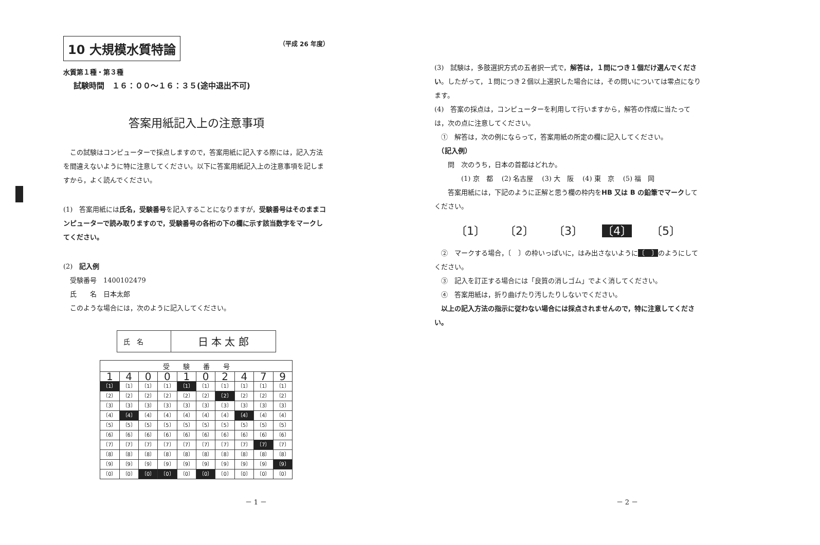（平成 26 年度）
10 大規模水質特論
水質第１種・第３種
試験時間　１６：００〜１６：３５(途中退出不可)
答案用紙記入上の注意事項
　この試験はコンピューターで採点しますので，答案用紙に記入する際には，記入方法を間違えないように特に注意してください。以下に答案用紙記入上の注意事項を記しますから，よく読んでください。
(1)　答案用紙には氏名，受験番号を記入することになりますが，受験番号はそのままコンピューターで読み取りますので，受験番号の各桁の下の欄に示す該当数字をマークしてください。
(2)　記入例
　受験番号　1400102479
　氏　　名　日本太郎
　このような場合には，次のように記入してください。
| 氏 名 | 日 本 太 郎 |
| 受 験 番 号 | | | | | | | | | |
| --- | --- | --- | --- | --- | --- | --- | --- | --- | --- |
| 1 | 4 | 0 | 0 | 1 | 0 | 2 | 4 | 7 | 9 |
| 〔1〕 | 〔1〕 | 〔1〕 | 〔1〕 | 〔1〕 | 〔1〕 | 〔1〕 | 〔1〕 | 〔1〕 | 〔1〕 |
| 〔2〕 | 〔2〕 | 〔2〕 | 〔2〕 | 〔2〕 | 〔2〕 | 〔2〕 | 〔2〕 | 〔2〕 | 〔2〕 |
| 〔3〕 | 〔3〕 | 〔3〕 | 〔3〕 | 〔3〕 | 〔3〕 | 〔3〕 | 〔3〕 | 〔3〕 | 〔3〕 |
| 〔4〕 | 〔4〕 | 〔4〕 | 〔4〕 | 〔4〕 | 〔4〕 | 〔4〕 | 〔4〕 | 〔4〕 | 〔4〕 |
| 〔5〕 | 〔5〕 | 〔5〕 | 〔5〕 | 〔5〕 | 〔5〕 | 〔5〕 | 〔5〕 | 〔5〕 | 〔5〕 |
| 〔6〕 | 〔6〕 | 〔6〕 | 〔6〕 | 〔6〕 | 〔6〕 | 〔6〕 | 〔6〕 | 〔6〕 | 〔6〕 |
| 〔7〕 | 〔7〕 | 〔7〕 | 〔7〕 | 〔7〕 | 〔7〕 | 〔7〕 | 〔7〕 | 〔7〕 | 〔7〕 |
| 〔8〕 | 〔8〕 | 〔8〕 | 〔8〕 | 〔8〕 | 〔8〕 | 〔8〕 | 〔8〕 | 〔8〕 | 〔8〕 |
| 〔9〕 | 〔9〕 | 〔9〕 | 〔9〕 | 〔9〕 | 〔9〕 | 〔9〕 | 〔9〕 | 〔9〕 | 〔9〕 |
| 〔0〕 | 〔0〕 | 〔0〕 | 〔0〕 | 〔0〕 | 〔0〕 | 〔0〕 | 〔0〕 | 〔0〕 | 〔0〕 |
－ 1 －
(3)　試験は，多肢選択方式の五者択一式で，解答は，１問につき１個だけ選んでください。したがって，１問につき２個以上選択した場合には，その問いについては零点になります。
(4)　答案の採点は，コンピューターを利用して行いますから，解答の作成に当たっては，次の点に注意してください。
　①　解答は，次の例にならって，答案用紙の所定の欄に記入してください。
　（記入例）
　　問　次のうち，日本の首都はどれか。
　　　　(1) 京　都　 (2) 名古屋　 (3) 大　阪　 (4) 東　京　 (5) 福　岡
　　答案用紙には，下記のように正解と思う欄の枠内をHB 又は B の鉛筆でマークしてください。
〔1〕 〔2〕 〔3〕 〔4〕 〔5〕
　②　マークする場合，〔　〕の枠いっぱいに，はみ出さないように〔　〕のようにしてください。
　③　記入を訂正する場合には「良質の消しゴム」でよく消してください。
　④　答案用紙は，折り曲げたり汚したりしないでください。
　以上の記入方法の指示に従わない場合には採点されませんので，特に注意してください。
－ 2 －